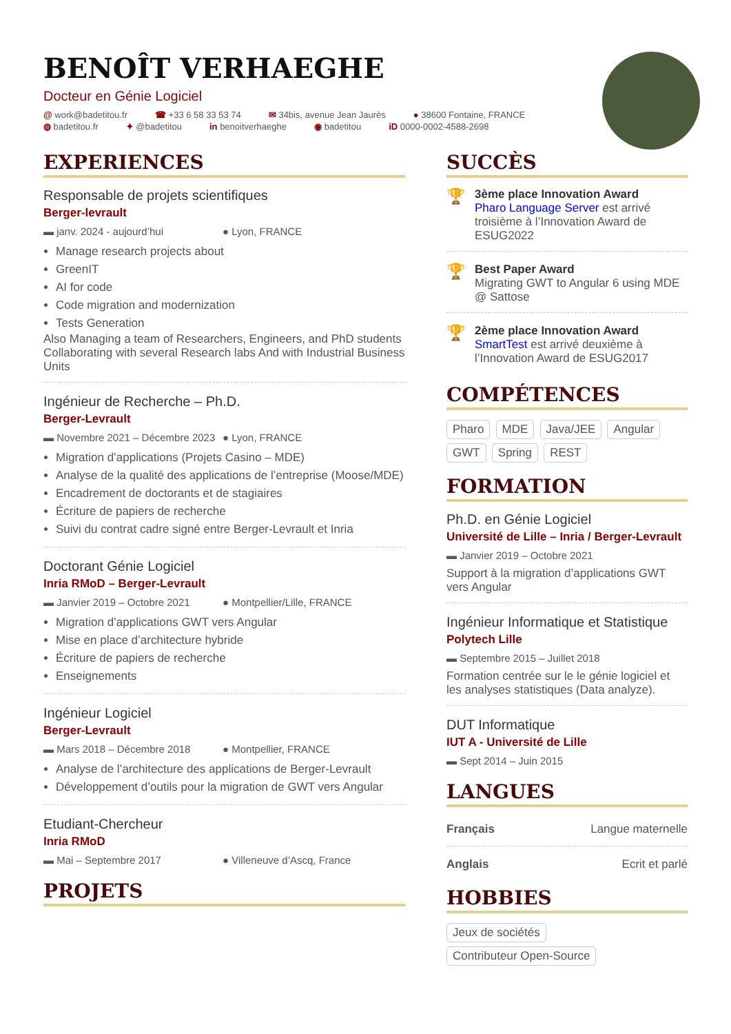BENOÎT VERHAEGHE
Docteur en Génie Logiciel
@ work@badetitou.fr ☎ +33 6 58 33 53 74 ✉ 34bis, avenue Jean Jaurès ● 38600 Fontaine, FRANCE ◍ badetitou.fr ✦ @badetitou in benoitverhaeghe ◉ badetitou iD 0000-0002-4588-2698
EXPERIENCES
Responsable de projets scientifiques
Berger-levrault
▬ janv. 2024 - aujourd’hui ● Lyon, FRANCE
Manage research projects about
GreenIT
AI for code
Code migration and modernization
Tests Generation
Also Managing a team of Researchers, Engineers, and PhD students Collaborating with several Research labs And with Industrial Business Units
Ingénieur de Recherche – Ph.D.
Berger-Levrault
▬ Novembre 2021 – Décembre 2023 ● Lyon, FRANCE
Migration d’applications (Projets Casino – MDE)
Analyse de la qualité des applications de l’entreprise (Moose/MDE)
Encadrement de doctorants et de stagiaires
Écriture de papiers de recherche
Suivi du contrat cadre signé entre Berger-Levrault et Inria
Doctorant Génie Logiciel
Inria RMoD – Berger-Levrault
▬ Janvier 2019 – Octobre 2021 ● Montpellier/Lille, FRANCE
Migration d’applications GWT vers Angular
Mise en place d’architecture hybride
Écriture de papiers de recherche
Enseignements
Ingénieur Logiciel
Berger-Levrault
▬ Mars 2018 – Décembre 2018 ● Montpellier, FRANCE
Analyse de l’architecture des applications de Berger-Levrault
Développement d’outils pour la migration de GWT vers Angular
Etudiant-Chercheur
Inria RMoD
▬ Mai – Septembre 2017 ● Villeneuve d’Ascq, France
PROJETS
SUCCÈS
🏆
3ème place Innovation Award
Pharo Language Server est arrivé troisième à l’Innovation Award de ESUG2022
🏆
Best Paper Award
Migrating GWT to Angular 6 using MDE @ Sattose
🏆
2ème place Innovation Award
SmartTest est arrivé deuxième à l’Innovation Award de ESUG2017
COMPÉTENCES
Pharo MDE Java/JEE Angular GWT Spring REST
FORMATION
Ph.D. en Génie Logiciel
Université de Lille – Inria / Berger-Levrault
▬ Janvier 2019 – Octobre 2021
Support à la migration d’applications GWT vers Angular
Ingénieur Informatique et Statistique
Polytech Lille
▬ Septembre 2015 – Juillet 2018
Formation centrée sur le le génie logiciel et les analyses statistiques (Data analyze).
DUT Informatique
IUT A - Université de Lille
▬ Sept 2014 – Juin 2015
LANGUES
Français Langue maternelle
Anglais Ecrit et parlé
HOBBIES
Jeux de sociétés Contributeur Open-Source